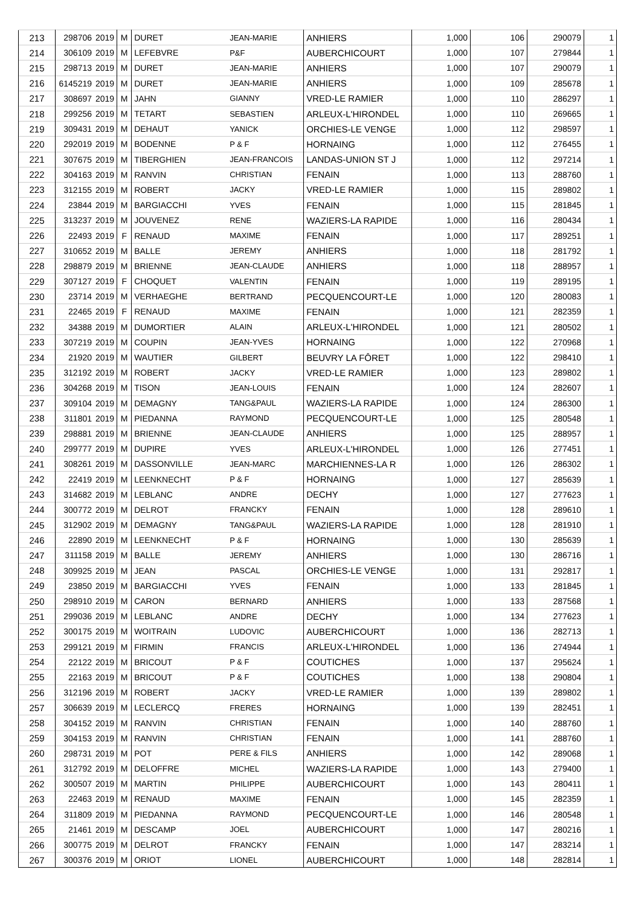| 213 | 298706 | 2019 | M | DURET | JEAN-MARIE | ANHIERS | 1,000 | 106 | 290079 | 1 |
| 214 | 306109 | 2019 | M | LEFEBVRE | P&F | AUBERCHICOURT | 1,000 | 107 | 279844 | 1 |
| 215 | 298713 | 2019 | M | DURET | JEAN-MARIE | ANHIERS | 1,000 | 107 | 290079 | 1 |
| 216 | 6145219 | 2019 | M | DURET | JEAN-MARIE | ANHIERS | 1,000 | 109 | 285678 | 1 |
| 217 | 308697 | 2019 | M | JAHN | GIANNY | VRED-LE RAMIER | 1,000 | 110 | 286297 | 1 |
| 218 | 299256 | 2019 | M | TETART | SEBASTIEN | ARLEUX-L'HIRONDEL | 1,000 | 110 | 269665 | 1 |
| 219 | 309431 | 2019 | M | DEHAUT | YANICK | ORCHIES-LE VENGE | 1,000 | 112 | 298597 | 1 |
| 220 | 292019 | 2019 | M | BODENNE | P & F | HORNAING | 1,000 | 112 | 276455 | 1 |
| 221 | 307675 | 2019 | M | TIBERGHIEN | JEAN-FRANCOIS | LANDAS-UNION ST J | 1,000 | 112 | 297214 | 1 |
| 222 | 304163 | 2019 | M | RANVIN | CHRISTIAN | FENAIN | 1,000 | 113 | 288760 | 1 |
| 223 | 312155 | 2019 | M | ROBERT | JACKY | VRED-LE RAMIER | 1,000 | 115 | 289802 | 1 |
| 224 | 23844 | 2019 | M | BARGIACCHI | YVES | FENAIN | 1,000 | 115 | 281845 | 1 |
| 225 | 313237 | 2019 | M | JOUVENEZ | RENE | WAZIERS-LA RAPIDE | 1,000 | 116 | 280434 | 1 |
| 226 | 22493 | 2019 | F | RENAUD | MAXIME | FENAIN | 1,000 | 117 | 289251 | 1 |
| 227 | 310652 | 2019 | M | BALLE | JEREMY | ANHIERS | 1,000 | 118 | 281792 | 1 |
| 228 | 298879 | 2019 | M | BRIENNE | JEAN-CLAUDE | ANHIERS | 1,000 | 118 | 288957 | 1 |
| 229 | 307127 | 2019 | F | CHOQUET | VALENTIN | FENAIN | 1,000 | 119 | 289195 | 1 |
| 230 | 23714 | 2019 | M | VERHAEGHE | BERTRAND | PECQUENCOURT-LE | 1,000 | 120 | 280083 | 1 |
| 231 | 22465 | 2019 | F | RENAUD | MAXIME | FENAIN | 1,000 | 121 | 282359 | 1 |
| 232 | 34388 | 2019 | M | DUMORTIER | ALAIN | ARLEUX-L'HIRONDEL | 1,000 | 121 | 280502 | 1 |
| 233 | 307219 | 2019 | M | COUPIN | JEAN-YVES | HORNAING | 1,000 | 122 | 270968 | 1 |
| 234 | 21920 | 2019 | M | WAUTIER | GILBERT | BEUVRY LA FÔRET | 1,000 | 122 | 298410 | 1 |
| 235 | 312192 | 2019 | M | ROBERT | JACKY | VRED-LE RAMIER | 1,000 | 123 | 289802 | 1 |
| 236 | 304268 | 2019 | M | TISON | JEAN-LOUIS | FENAIN | 1,000 | 124 | 282607 | 1 |
| 237 | 309104 | 2019 | M | DEMAGNY | TANG&PAUL | WAZIERS-LA RAPIDE | 1,000 | 124 | 286300 | 1 |
| 238 | 311801 | 2019 | M | PIEDANNA | RAYMOND | PECQUENCOURT-LE | 1,000 | 125 | 280548 | 1 |
| 239 | 298881 | 2019 | M | BRIENNE | JEAN-CLAUDE | ANHIERS | 1,000 | 125 | 288957 | 1 |
| 240 | 299777 | 2019 | M | DUPIRE | YVES | ARLEUX-L'HIRONDEL | 1,000 | 126 | 277451 | 1 |
| 241 | 308261 | 2019 | M | DASSONVILLE | JEAN-MARC | MARCHIENNES-LA R | 1,000 | 126 | 286302 | 1 |
| 242 | 22419 | 2019 | M | LEENKNECHT | P & F | HORNAING | 1,000 | 127 | 285639 | 1 |
| 243 | 314682 | 2019 | M | LEBLANC | ANDRE | DECHY | 1,000 | 127 | 277623 | 1 |
| 244 | 300772 | 2019 | M | DELROT | FRANCKY | FENAIN | 1,000 | 128 | 289610 | 1 |
| 245 | 312902 | 2019 | M | DEMAGNY | TANG&PAUL | WAZIERS-LA RAPIDE | 1,000 | 128 | 281910 | 1 |
| 246 | 22890 | 2019 | M | LEENKNECHT | P & F | HORNAING | 1,000 | 130 | 285639 | 1 |
| 247 | 311158 | 2019 | M | BALLE | JEREMY | ANHIERS | 1,000 | 130 | 286716 | 1 |
| 248 | 309925 | 2019 | M | JEAN | PASCAL | ORCHIES-LE VENGE | 1,000 | 131 | 292817 | 1 |
| 249 | 23850 | 2019 | M | BARGIACCHI | YVES | FENAIN | 1,000 | 133 | 281845 | 1 |
| 250 | 298910 | 2019 | M | CARON | BERNARD | ANHIERS | 1,000 | 133 | 287568 | 1 |
| 251 | 299036 | 2019 | M | LEBLANC | ANDRE | DECHY | 1,000 | 134 | 277623 | 1 |
| 252 | 300175 | 2019 | M | WOITRAIN | LUDOVIC | AUBERCHICOURT | 1,000 | 136 | 282713 | 1 |
| 253 | 299121 | 2019 | M | FIRMIN | FRANCIS | ARLEUX-L'HIRONDEL | 1,000 | 136 | 274944 | 1 |
| 254 | 22122 | 2019 | M | BRICOUT | P & F | COUTICHES | 1,000 | 137 | 295624 | 1 |
| 255 | 22163 | 2019 | M | BRICOUT | P & F | COUTICHES | 1,000 | 138 | 290804 | 1 |
| 256 | 312196 | 2019 | M | ROBERT | JACKY | VRED-LE RAMIER | 1,000 | 139 | 289802 | 1 |
| 257 | 306639 | 2019 | M | LECLERCQ | FRERES | HORNAING | 1,000 | 139 | 282451 | 1 |
| 258 | 304152 | 2019 | M | RANVIN | CHRISTIAN | FENAIN | 1,000 | 140 | 288760 | 1 |
| 259 | 304153 | 2019 | M | RANVIN | CHRISTIAN | FENAIN | 1,000 | 141 | 288760 | 1 |
| 260 | 298731 | 2019 | M | POT | PERE & FILS | ANHIERS | 1,000 | 142 | 289068 | 1 |
| 261 | 312792 | 2019 | M | DELOFFRE | MICHEL | WAZIERS-LA RAPIDE | 1,000 | 143 | 279400 | 1 |
| 262 | 300507 | 2019 | M | MARTIN | PHILIPPE | AUBERCHICOURT | 1,000 | 143 | 280411 | 1 |
| 263 | 22463 | 2019 | M | RENAUD | MAXIME | FENAIN | 1,000 | 145 | 282359 | 1 |
| 264 | 311809 | 2019 | M | PIEDANNA | RAYMOND | PECQUENCOURT-LE | 1,000 | 146 | 280548 | 1 |
| 265 | 21461 | 2019 | M | DESCAMP | JOEL | AUBERCHICOURT | 1,000 | 147 | 280216 | 1 |
| 266 | 300775 | 2019 | M | DELROT | FRANCKY | FENAIN | 1,000 | 147 | 283214 | 1 |
| 267 | 300376 | 2019 | M | ORIOT | LIONEL | AUBERCHICOURT | 1,000 | 148 | 282814 | 1 |